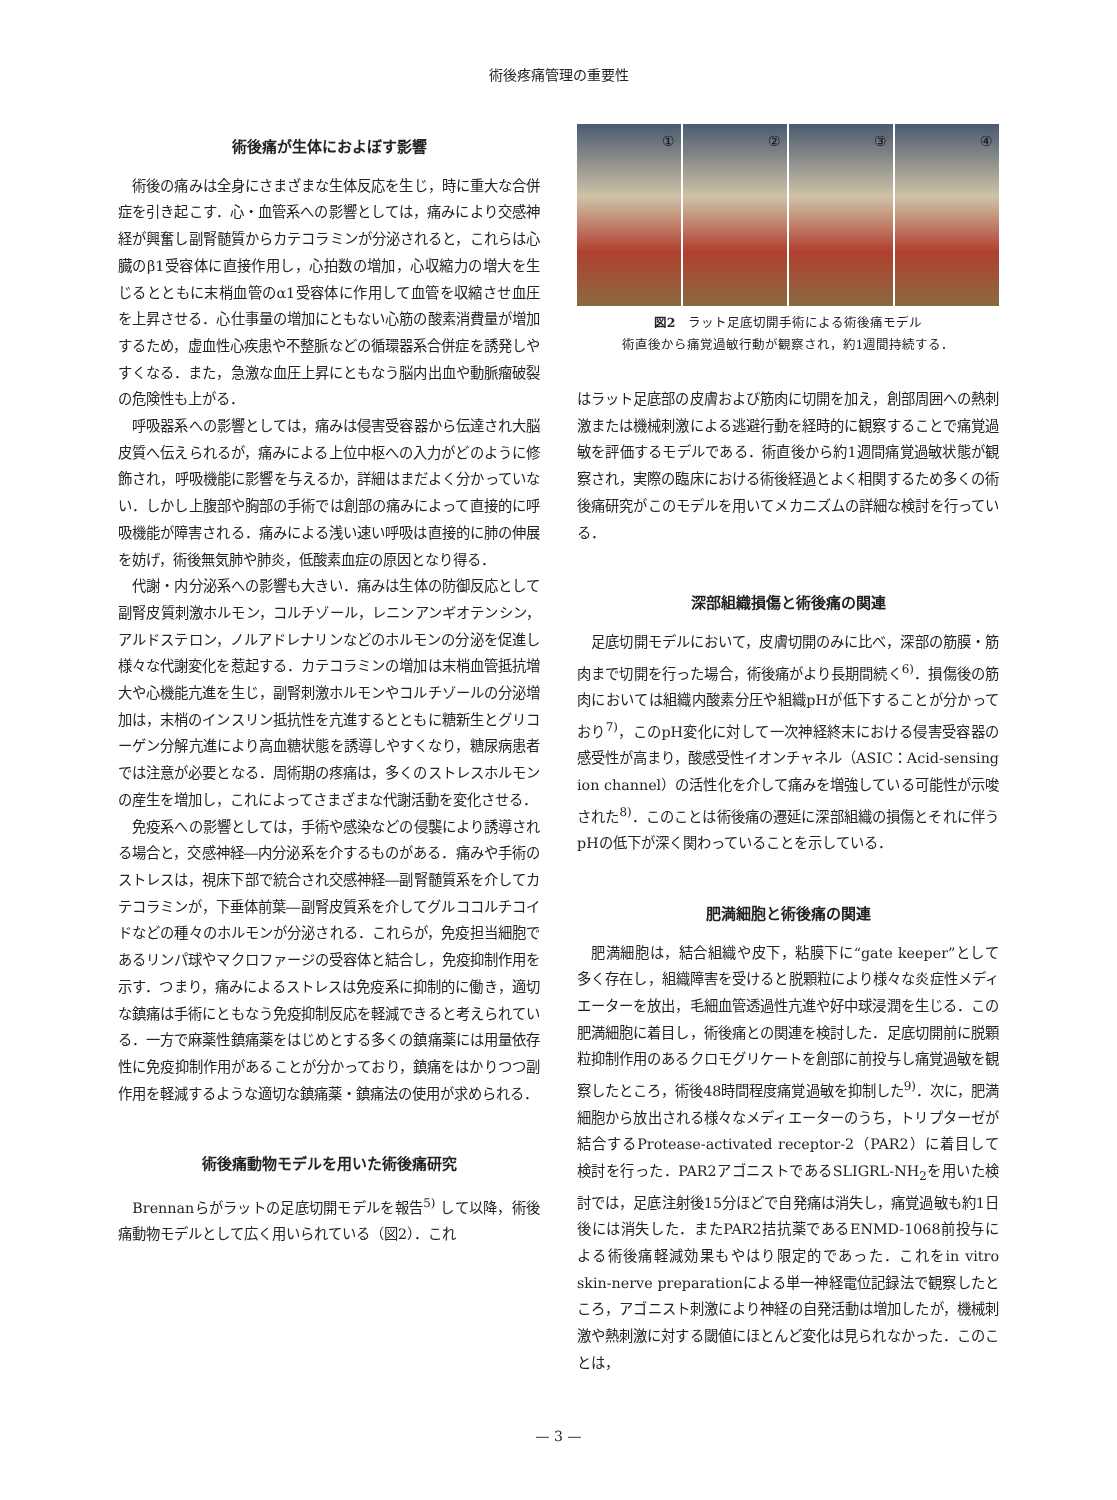術後疼痛管理の重要性
術後痛が生体におよぼす影響
術後の痛みは全身にさまざまな生体反応を生じ，時に重大な合併症を引き起こす．心・血管系への影響としては，痛みにより交感神経が興奮し副腎髄質からカテコラミンが分泌されると，これらは心臓のβ1受容体に直接作用し，心拍数の増加，心収縮力の増大を生じるとともに末梢血管のα1受容体に作用して血管を収縮させ血圧を上昇させる．心仕事量の増加にともない心筋の酸素消費量が増加するため，虚血性心疾患や不整脈などの循環器系合併症を誘発しやすくなる．また，急激な血圧上昇にともなう脳内出血や動脈瘤破裂の危険性も上がる．
呼吸器系への影響としては，痛みは侵害受容器から伝達され大脳皮質へ伝えられるが，痛みによる上位中枢への入力がどのように修飾され，呼吸機能に影響を与えるか，詳細はまだよく分かっていない．しかし上腹部や胸部の手術では創部の痛みによって直接的に呼吸機能が障害される．痛みによる浅い速い呼吸は直接的に肺の伸展を妨げ，術後無気肺や肺炎，低酸素血症の原因となり得る．
代謝・内分泌系への影響も大きい．痛みは生体の防御反応として副腎皮質刺激ホルモン，コルチゾール，レニンアンギオテンシン，アルドステロン，ノルアドレナリンなどのホルモンの分泌を促進し様々な代謝変化を惹起する．カテコラミンの増加は末梢血管抵抗増大や心機能亢進を生じ，副腎刺激ホルモンやコルチゾールの分泌増加は，末梢のインスリン抵抗性を亢進するとともに糖新生とグリコーゲン分解亢進により高血糖状態を誘導しやすくなり，糖尿病患者では注意が必要となる．周術期の疼痛は，多くのストレスホルモンの産生を増加し，これによってさまざまな代謝活動を変化させる．
免疫系への影響としては，手術や感染などの侵襲により誘導される場合と，交感神経―内分泌系を介するものがある．痛みや手術のストレスは，視床下部で統合され交感神経―副腎髄質系を介してカテコラミンが，下垂体前葉―副腎皮質系を介してグルココルチコイドなどの種々のホルモンが分泌される．これらが，免疫担当細胞であるリンパ球やマクロファージの受容体と結合し，免疫抑制作用を示す．つまり，痛みによるストレスは免疫系に抑制的に働き，適切な鎮痛は手術にともなう免疫抑制反応を軽減できると考えられている．一方で麻薬性鎮痛薬をはじめとする多くの鎮痛薬には用量依存性に免疫抑制作用があることが分かっており，鎮痛をはかりつつ副作用を軽減するような適切な鎮痛薬・鎮痛法の使用が求められる．
術後痛動物モデルを用いた術後痛研究
Brennanらがラットの足底切開モデルを報告<sup>5)</sup> して以降，術後痛動物モデルとして広く用いられている（図2）．これ
①
②
③
④
図2　ラット足底切開手術による術後痛モデル
術直後から痛覚過敏行動が観察され，約1週間持続する．
はラット足底部の皮膚および筋肉に切開を加え，創部周囲への熱刺激または機械刺激による逃避行動を経時的に観察することで痛覚過敏を評価するモデルである．術直後から約1週間痛覚過敏状態が観察され，実際の臨床における術後経過とよく相関するため多くの術後痛研究がこのモデルを用いてメカニズムの詳細な検討を行っている．
深部組織損傷と術後痛の関連
足底切開モデルにおいて，皮膚切開のみに比べ，深部の筋膜・筋肉まで切開を行った場合，術後痛がより長期間続く<sup>6)</sup>．損傷後の筋肉においては組織内酸素分圧や組織pHが低下することが分かっており<sup>7)</sup>，このpH変化に対して一次神経終末における侵害受容器の感受性が高まり，酸感受性イオンチャネル（ASIC：Acid-sensing ion channel）の活性化を介して痛みを増強している可能性が示唆された<sup>8)</sup>．このことは術後痛の遷延に深部組織の損傷とそれに伴うpHの低下が深く関わっていることを示している．
肥満細胞と術後痛の関連
肥満細胞は，結合組織や皮下，粘膜下に“gate keeper”として多く存在し，組織障害を受けると脱顆粒により様々な炎症性メディエーターを放出，毛細血管透過性亢進や好中球浸潤を生じる．この肥満細胞に着目し，術後痛との関連を検討した．足底切開前に脱顆粒抑制作用のあるクロモグリケートを創部に前投与し痛覚過敏を観察したところ，術後48時間程度痛覚過敏を抑制した<sup>9)</sup>．次に，肥満細胞から放出される様々なメディエーターのうち，トリプターゼが結合するProtease-activated receptor-2（PAR2）に着目して検討を行った．PAR2アゴニストであるSLIGRL-NH<sub>2</sub>を用いた検討では，足底注射後15分ほどで自発痛は消失し，痛覚過敏も約1日後には消失した．またPAR2拮抗薬であるENMD-1068前投与による術後痛軽減効果もやはり限定的であった．これをin vitro skin-nerve preparationによる単一神経電位記録法で観察したところ，アゴニスト刺激により神経の自発活動は増加したが，機械刺激や熱刺激に対する閾値にほとんど変化は見られなかった．このことは，
— 3 —